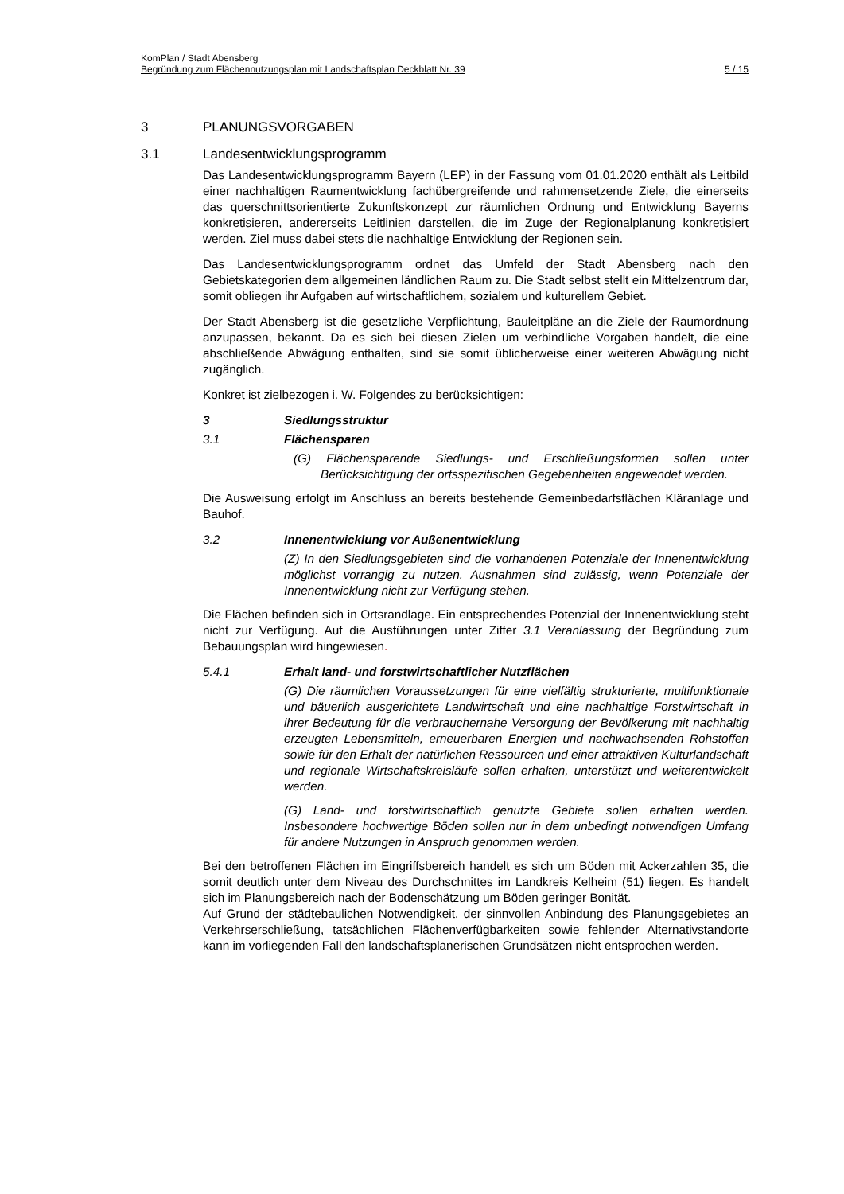KomPlan / Stadt Abensberg
Begründung zum Flächennutzungsplan mit Landschaftsplan Deckblatt Nr. 39 5 / 15
3 PLANUNGSVORGABEN
3.1 Landesentwicklungsprogramm
Das Landesentwicklungsprogramm Bayern (LEP) in der Fassung vom 01.01.2020 enthält als Leitbild einer nachhaltigen Raumentwicklung fachübergreifende und rahmensetzende Ziele, die einerseits das querschnittsorientierte Zukunftskonzept zur räumlichen Ordnung und Entwicklung Bayerns konkretisieren, andererseits Leitlinien darstellen, die im Zuge der Regionalplanung konkretisiert werden. Ziel muss dabei stets die nachhaltige Entwicklung der Regionen sein.
Das Landesentwicklungsprogramm ordnet das Umfeld der Stadt Abensberg nach den Gebietskategorien dem allgemeinen ländlichen Raum zu. Die Stadt selbst stellt ein Mittelzentrum dar, somit obliegen ihr Aufgaben auf wirtschaftlichem, sozialem und kulturellem Gebiet.
Der Stadt Abensberg ist die gesetzliche Verpflichtung, Bauleitpläne an die Ziele der Raumordnung anzupassen, bekannt. Da es sich bei diesen Zielen um verbindliche Vorgaben handelt, die eine abschließende Abwägung enthalten, sind sie somit üblicherweise einer weiteren Abwägung nicht zugänglich.
Konkret ist zielbezogen i. W. Folgendes zu berücksichtigen:
3 Siedlungsstruktur
3.1 Flächensparen
(G) Flächensparende Siedlungs- und Erschließungsformen sollen unter Berücksichtigung der ortsspezifischen Gegebenheiten angewendet werden.
Die Ausweisung erfolgt im Anschluss an bereits bestehende Gemeinbedarfsflächen Kläranlage und Bauhof.
3.2 Innenentwicklung vor Außenentwicklung
(Z) In den Siedlungsgebieten sind die vorhandenen Potenziale der Innenentwicklung möglichst vorrangig zu nutzen. Ausnahmen sind zulässig, wenn Potenziale der Innenentwicklung nicht zur Verfügung stehen.
Die Flächen befinden sich in Ortsrandlage. Ein entsprechendes Potenzial der Innenentwicklung steht nicht zur Verfügung. Auf die Ausführungen unter Ziffer 3.1 Veranlassung der Begründung zum Bebauungsplan wird hingewiesen.
5.4.1 Erhalt land- und forstwirtschaftlicher Nutzflächen
(G) Die räumlichen Voraussetzungen für eine vielfältig strukturierte, multifunktionale und bäuerlich ausgerichtete Landwirtschaft und eine nachhaltige Forstwirtschaft in ihrer Bedeutung für die verbrauchernahe Versorgung der Bevölkerung mit nachhaltig erzeugten Lebensmitteln, erneuerbaren Energien und nachwachsenden Rohstoffen sowie für den Erhalt der natürlichen Ressourcen und einer attraktiven Kulturlandschaft und regionale Wirtschaftskreisläufe sollen erhalten, unterstützt und weiterentwickelt werden.
(G) Land- und forstwirtschaftlich genutzte Gebiete sollen erhalten werden. Insbesondere hochwertige Böden sollen nur in dem unbedingt notwendigen Umfang für andere Nutzungen in Anspruch genommen werden.
Bei den betroffenen Flächen im Eingriffsbereich handelt es sich um Böden mit Ackerzahlen 35, die somit deutlich unter dem Niveau des Durchschnittes im Landkreis Kelheim (51) liegen. Es handelt sich im Planungsbereich nach der Bodenschätzung um Böden geringer Bonität.
Auf Grund der städtebaulichen Notwendigkeit, der sinnvollen Anbindung des Planungsgebietes an Verkehrserschließung, tatsächlichen Flächenverfügbarkeiten sowie fehlender Alternativstandorte kann im vorliegenden Fall den landschaftsplanerischen Grundsätzen nicht entsprochen werden.